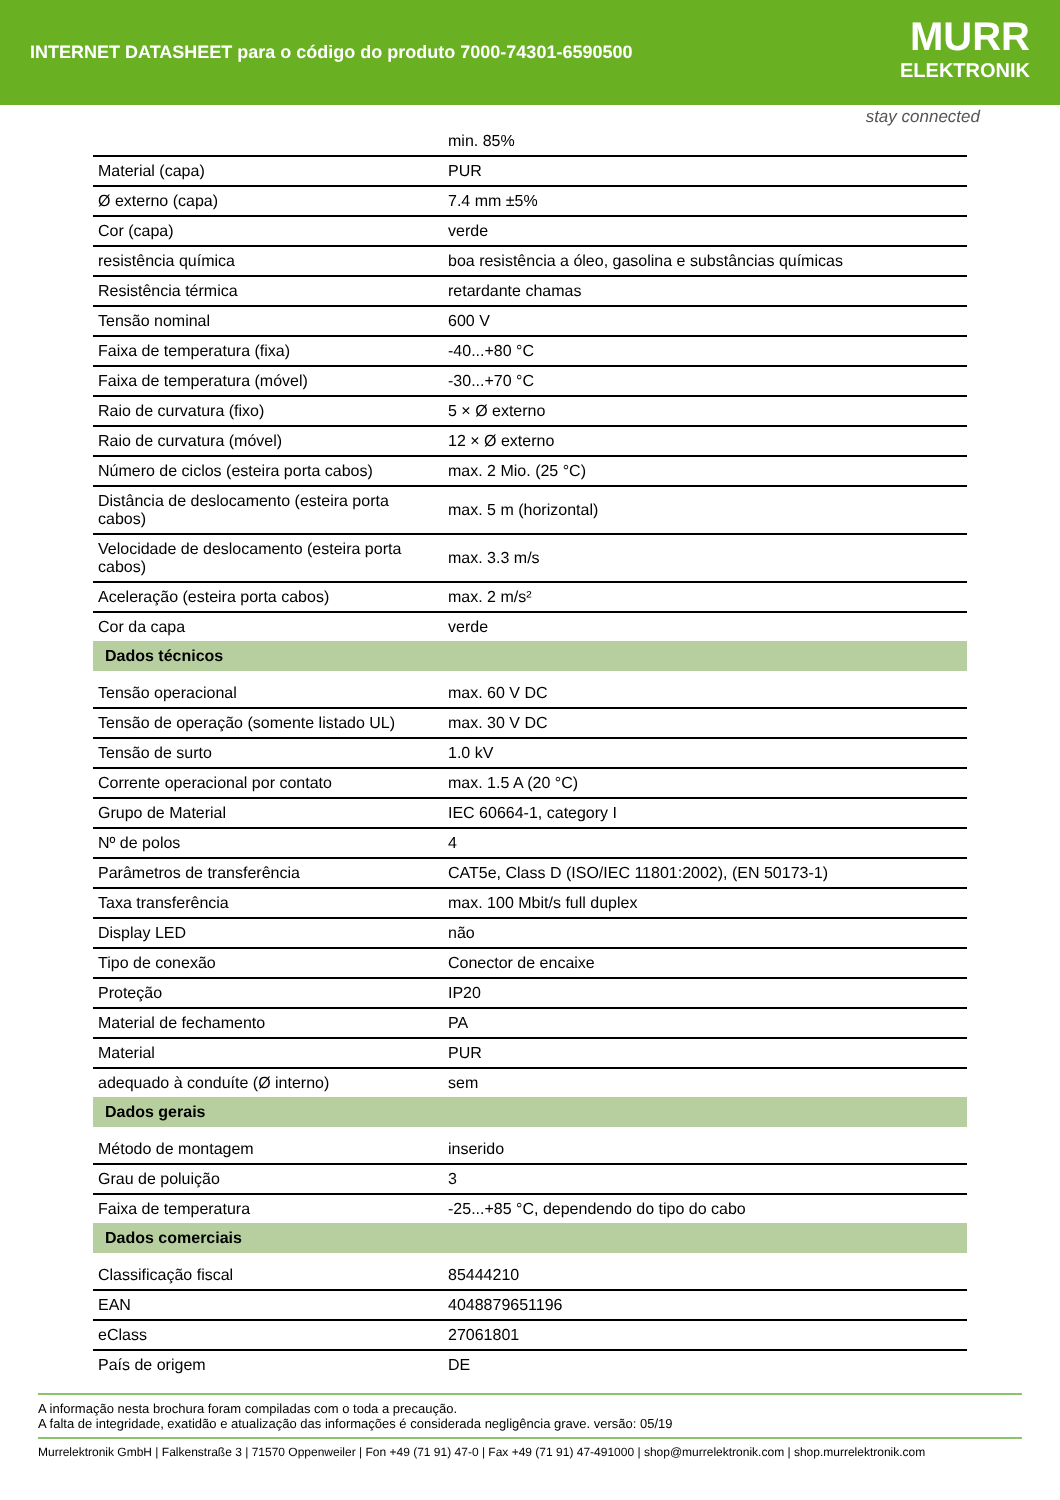INTERNET DATASHEET para o código do produto 7000-74301-6590500
MURR
ELEKTRONIK
stay connected
| | min. 85% |
| Material (capa) | PUR |
| Ø externo (capa) | 7.4 mm ±5% |
| Cor (capa) | verde |
| resistência química | boa resistência a óleo, gasolina e substâncias químicas |
| Resistência térmica | retardante chamas |
| Tensão nominal | 600 V |
| Faixa de temperatura (fixa) | -40...+80 °C |
| Faixa de temperatura (móvel) | -30...+70 °C |
| Raio de curvatura (fixo) | 5 × Ø externo |
| Raio de curvatura (móvel) | 12 × Ø externo |
| Número de ciclos (esteira porta cabos) | max. 2 Mio. (25 °C) |
| Distância de deslocamento (esteira porta cabos) | max. 5 m (horizontal) |
| Velocidade de deslocamento (esteira porta cabos) | max. 3.3 m/s |
| Aceleração (esteira porta cabos) | max. 2 m/s² |
| Cor da capa | verde |
| Dados técnicos | |
| Tensão operacional | max. 60 V DC |
| Tensão de operação (somente listado UL) | max. 30 V DC |
| Tensão de surto | 1.0 kV |
| Corrente operacional por contato | max. 1.5 A (20 °C) |
| Grupo de Material | IEC 60664-1, category I |
| Nº de polos | 4 |
| Parâmetros de transferência | CAT5e, Class D (ISO/IEC 11801:2002), (EN 50173-1) |
| Taxa transferência | max. 100 Mbit/s full duplex |
| Display LED | não |
| Tipo de conexão | Conector de encaixe |
| Proteção | IP20 |
| Material de fechamento | PA |
| Material | PUR |
| adequado à conduíte (Ø interno) | sem |
| Dados gerais | |
| Método de montagem | inserido |
| Grau de poluição | 3 |
| Faixa de temperatura | -25...+85 °C, dependendo do tipo do cabo |
| Dados comerciais | |
| Classificação fiscal | 85444210 |
| EAN | 4048879651196 |
| eClass | 27061801 |
| País de origem | DE |
A informação nesta brochura foram compiladas com o toda a precaução.
A falta de integridade, exatidão e atualização das informações é considerada negligência grave. versão: 05/19
Murrelektronik GmbH | Falkenstraße 3 | 71570 Oppenweiler | Fon +49 (71 91) 47-0 | Fax +49 (71 91) 47-491000 | shop@murrelektronik.com | shop.murrelektronik.com